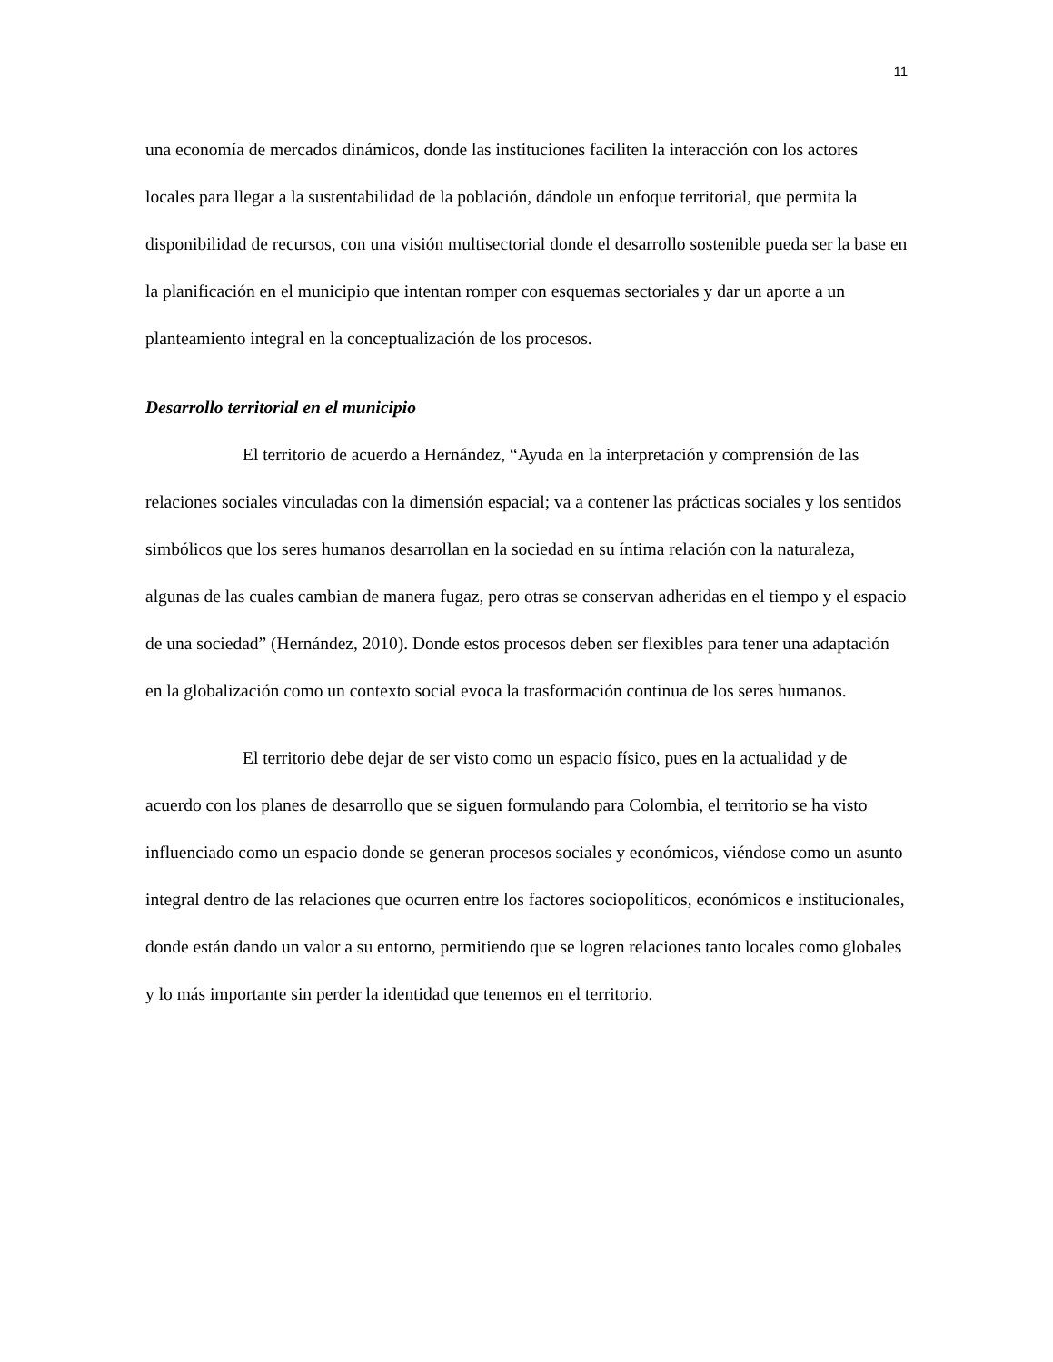11
una economía de mercados dinámicos, donde las instituciones faciliten la interacción con los actores locales para llegar a la sustentabilidad de la población, dándole un enfoque territorial, que permita la disponibilidad de recursos, con una visión multisectorial donde el desarrollo sostenible pueda ser la base en la planificación en el municipio que intentan romper con esquemas sectoriales y dar un aporte a un planteamiento integral en la conceptualización de los procesos.
Desarrollo territorial en el municipio
El territorio de acuerdo a Hernández, “Ayuda en la interpretación y comprensión de las relaciones sociales vinculadas con la dimensión espacial; va a contener las prácticas sociales y los sentidos simbólicos que los seres humanos desarrollan en la sociedad en su íntima relación con la naturaleza, algunas de las cuales cambian de manera fugaz, pero otras se conservan adheridas en el tiempo y el espacio de una sociedad” (Hernández, 2010). Donde estos procesos deben ser flexibles para tener una adaptación en la globalización como un contexto social evoca la trasformación continua de los seres humanos.
El territorio debe dejar de ser visto como un espacio físico, pues en la actualidad y de acuerdo con los planes de desarrollo que se siguen formulando para Colombia, el territorio se ha visto influenciado como un espacio donde se generan procesos sociales y económicos, viéndose como un asunto integral dentro de las relaciones que ocurren entre los factores sociopolíticos, económicos e institucionales, donde están dando un valor a su entorno, permitiendo que se logren relaciones tanto locales como globales y lo más importante sin perder la identidad que tenemos en el territorio.